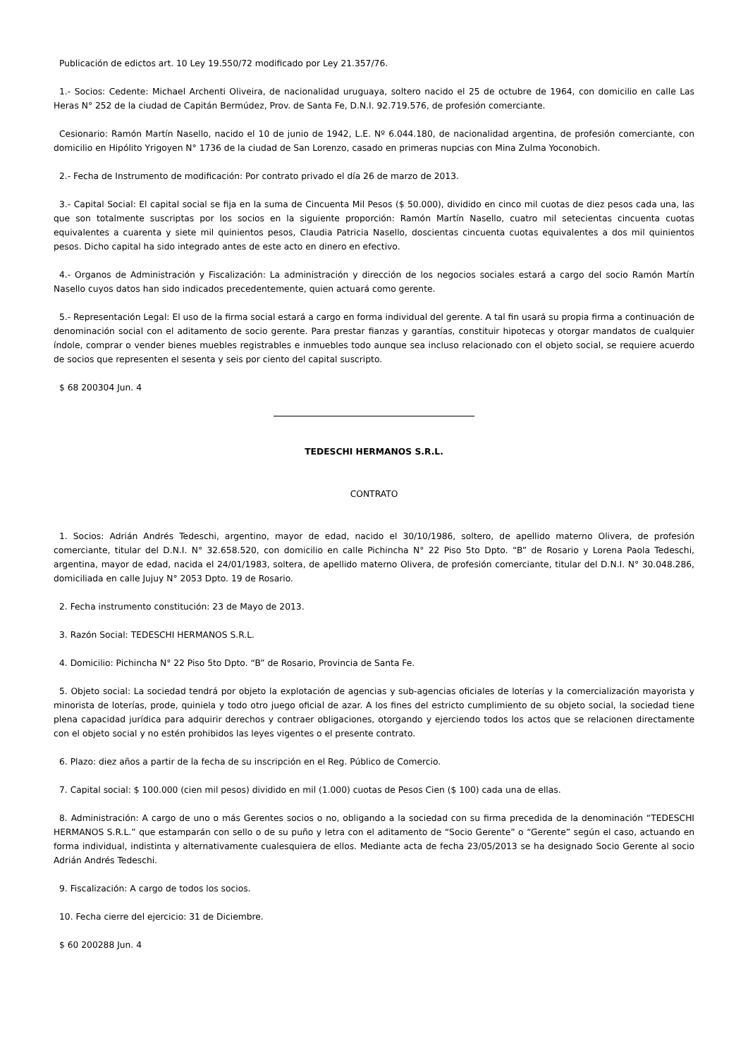Publicación de edictos art. 10 Ley 19.550/72 modificado por Ley 21.357/76.
1.- Socios: Cedente: Michael Archenti Oliveira, de nacionalidad uruguaya, soltero nacido el 25 de octubre de 1964, con domicilio en calle Las Heras N° 252 de la ciudad de Capitán Bermúdez, Prov. de Santa Fe, D.N.I. 92.719.576, de profesión comerciante.
Cesionario: Ramón Martín Nasello, nacido el 10 de junio de 1942, L.E. Nº 6.044.180, de nacionalidad argentina, de profesión comerciante, con domicilio en Hipólito Yrigoyen N° 1736 de la ciudad de San Lorenzo, casado en primeras nupcias con Mina Zulma Yoconobich.
2.- Fecha de Instrumento de modificación: Por contrato privado el día 26 de marzo de 2013.
3.- Capital Social: El capital social se fija en la suma de Cincuenta Mil Pesos ($ 50.000), dividido en cinco mil cuotas de diez pesos cada una, las que son totalmente suscriptas por los socios en la siguiente proporción: Ramón Martín Nasello, cuatro mil setecientas cincuenta cuotas equivalentes a cuarenta y siete mil quinientos pesos, Claudia Patricia Nasello, doscientas cincuenta cuotas equivalentes a dos mil quinientos pesos. Dicho capital ha sido integrado antes de este acto en dinero en efectivo.
4.- Organos de Administración y Fiscalización: La administración y dirección de los negocios sociales estará a cargo del socio Ramón Martín Nasello cuyos datos han sido indicados precedentemente, quien actuará como gerente.
5.- Representación Legal: El uso de la firma social estará a cargo en forma individual del gerente. A tal fin usará su propia firma a continuación de denominación social con el aditamento de socio gerente. Para prestar fianzas y garantías, constituir hipotecas y otorgar mandatos de cualquier índole, comprar o vender bienes muebles registrables e inmuebles todo aunque sea incluso relacionado con el objeto social, se requiere acuerdo de socios que representen el sesenta y seis por ciento del capital suscripto.
$ 68 200304 Jun. 4
TEDESCHI HERMANOS S.R.L.
CONTRATO
1. Socios: Adrián Andrés Tedeschi, argentino, mayor de edad, nacido el 30/10/1986, soltero, de apellido materno Olivera, de profesión comerciante, titular del D.N.I. N° 32.658.520, con domicilio en calle Pichincha N° 22 Piso 5to Dpto. “B” de Rosario y Lorena Paola Tedeschi, argentina, mayor de edad, nacida el 24/01/1983, soltera, de apellido materno Olivera, de profesión comerciante, titular del D.N.I. N° 30.048.286, domiciliada en calle Jujuy N° 2053 Dpto. 19 de Rosario.
2. Fecha instrumento constitución: 23 de Mayo de 2013.
3. Razón Social: TEDESCHI HERMANOS S.R.L.
4. Domicilio: Pichincha N° 22 Piso 5to Dpto. “B” de Rosario, Provincia de Santa Fe.
5. Objeto social: La sociedad tendrá por objeto la explotación de agencias y sub-agencias oficiales de loterías y la comercialización mayorista y minorista de loterías, prode, quiniela y todo otro juego oficial de azar. A los fines del estricto cumplimiento de su objeto social, la sociedad tiene plena capacidad jurídica para adquirir derechos y contraer obligaciones, otorgando y ejerciendo todos los actos que se relacionen directamente con el objeto social y no estén prohibidos las leyes vigentes o el presente contrato.
6. Plazo: diez años a partir de la fecha de su inscripción en el Reg. Público de Comercio.
7. Capital social: $ 100.000 (cien mil pesos) dividido en mil (1.000) cuotas de Pesos Cien ($ 100) cada una de ellas.
8. Administración: A cargo de uno o más Gerentes socios o no, obligando a la sociedad con su firma precedida de la denominación “TEDESCHI HERMANOS S.R.L.” que estamparán con sello o de su puño y letra con el aditamento de “Socio Gerente” o “Gerente” según el caso, actuando en forma individual, indistinta y alternativamente cualesquiera de ellos. Mediante acta de fecha 23/05/2013 se ha designado Socio Gerente al socio Adrián Andrés Tedeschi.
9. Fiscalización: A cargo de todos los socios.
10. Fecha cierre del ejercicio: 31 de Diciembre.
$ 60 200288 Jun. 4